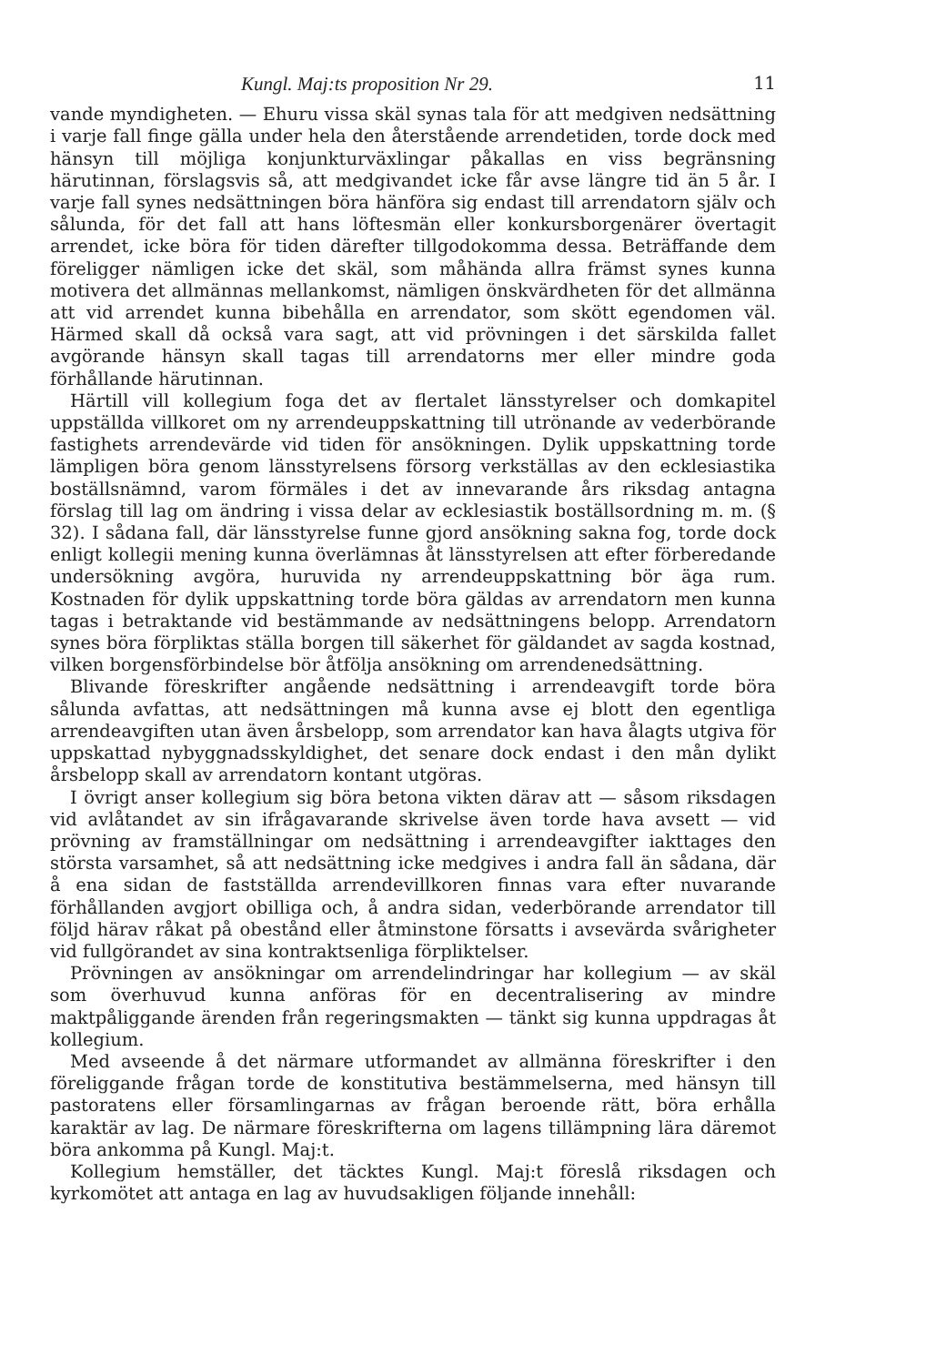Kungl. Maj:ts proposition Nr 29. 11
vande myndigheten. — Ehuru vissa skäl synas tala för att medgiven nedsättning i varje fall finge gälla under hela den återstående arrendetiden, torde dock med hänsyn till möjliga konjunkturväxlingar påkallas en viss begränsning härutinnan, förslagsvis så, att medgivandet icke får avse längre tid än 5 år. I varje fall synes nedsättningen böra hänföra sig endast till arrendatorn själv och sålunda, för det fall att hans löftesmän eller konkursborgenärer övertagit arrendet, icke böra för tiden därefter tillgodokomma dessa. Beträffande dem föreligger nämligen icke det skäl, som måhända allra främst synes kunna motivera det allmännas mellankomst, nämligen önskvärdheten för det allmänna att vid arrendet kunna bibehålla en arrendator, som skött egendomen väl. Härmed skall då också vara sagt, att vid prövningen i det särskilda fallet avgörande hänsyn skall tagas till arrendatorns mer eller mindre goda förhållande härutinnan.
Härtill vill kollegium foga det av flertalet länsstyrelser och domkapitel uppställda villkoret om ny arrendeuppskattning till utrönande av vederbörande fastighets arrendevärde vid tiden för ansökningen. Dylik uppskattning torde lämpligen böra genom länsstyrelsens försorg verkställas av den ecklesiastika boställsnämnd, varom förmäles i det av innevarande års riksdag antagna förslag till lag om ändring i vissa delar av ecklesiastik boställsordning m. m. (§ 32). I sådana fall, där länsstyrelse funne gjord ansökning sakna fog, torde dock enligt kollegii mening kunna överlämnas åt länsstyrelsen att efter förberedande undersökning avgöra, huruvida ny arrendeuppskattning bör äga rum. Kostnaden för dylik uppskattning torde böra gäldas av arrendatorn men kunna tagas i betraktande vid bestämmande av nedsättningens belopp. Arrendatorn synes böra förpliktas ställa borgen till säkerhet för gäldandet av sagda kostnad, vilken borgensförbindelse bör åtfölja ansökning om arrendenedsättning.
Blivande föreskrifter angående nedsättning i arrendeavgift torde böra sålunda avfattas, att nedsättningen må kunna avse ej blott den egentliga arrendeavgiften utan även årsbelopp, som arrendator kan hava ålagts utgiva för uppskattad nybyggnadsskyldighet, det senare dock endast i den mån dylikt årsbelopp skall av arrendatorn kontant utgöras.
I övrigt anser kollegium sig böra betona vikten därav att — såsom riksdagen vid avlåtandet av sin ifrågavarande skrivelse även torde hava avsett — vid prövning av framställningar om nedsättning i arrendeavgifter iakttages den största varsamhet, så att nedsättning icke medgives i andra fall än sådana, där å ena sidan de fastställda arrendevillkoren finnas vara efter nuvarande förhållanden avgjort obilliga och, å andra sidan, vederbörande arrendator till följd härav råkat på obestånd eller åtminstone försatts i avsevärda svårigheter vid fullgörandet av sina kontraktsenliga förpliktelser.
Prövningen av ansökningar om arrendelindringar har kollegium — av skäl som överhuvud kunna anföras för en decentralisering av mindre maktpåliggande ärenden från regeringsmakten — tänkt sig kunna uppdragas åt kollegium.
Med avseende å det närmare utformandet av allmänna föreskrifter i den föreliggande frågan torde de konstitutiva bestämmelserna, med hänsyn till pastoratens eller församlingarnas av frågan beroende rätt, böra erhålla karaktär av lag. De närmare föreskrifterna om lagens tillämpning lära däremot böra ankomma på Kungl. Maj:t.
Kollegium hemställer, det täcktes Kungl. Maj:t föreslå riksdagen och kyrkomötet att antaga en lag av huvudsakligen följande innehåll: